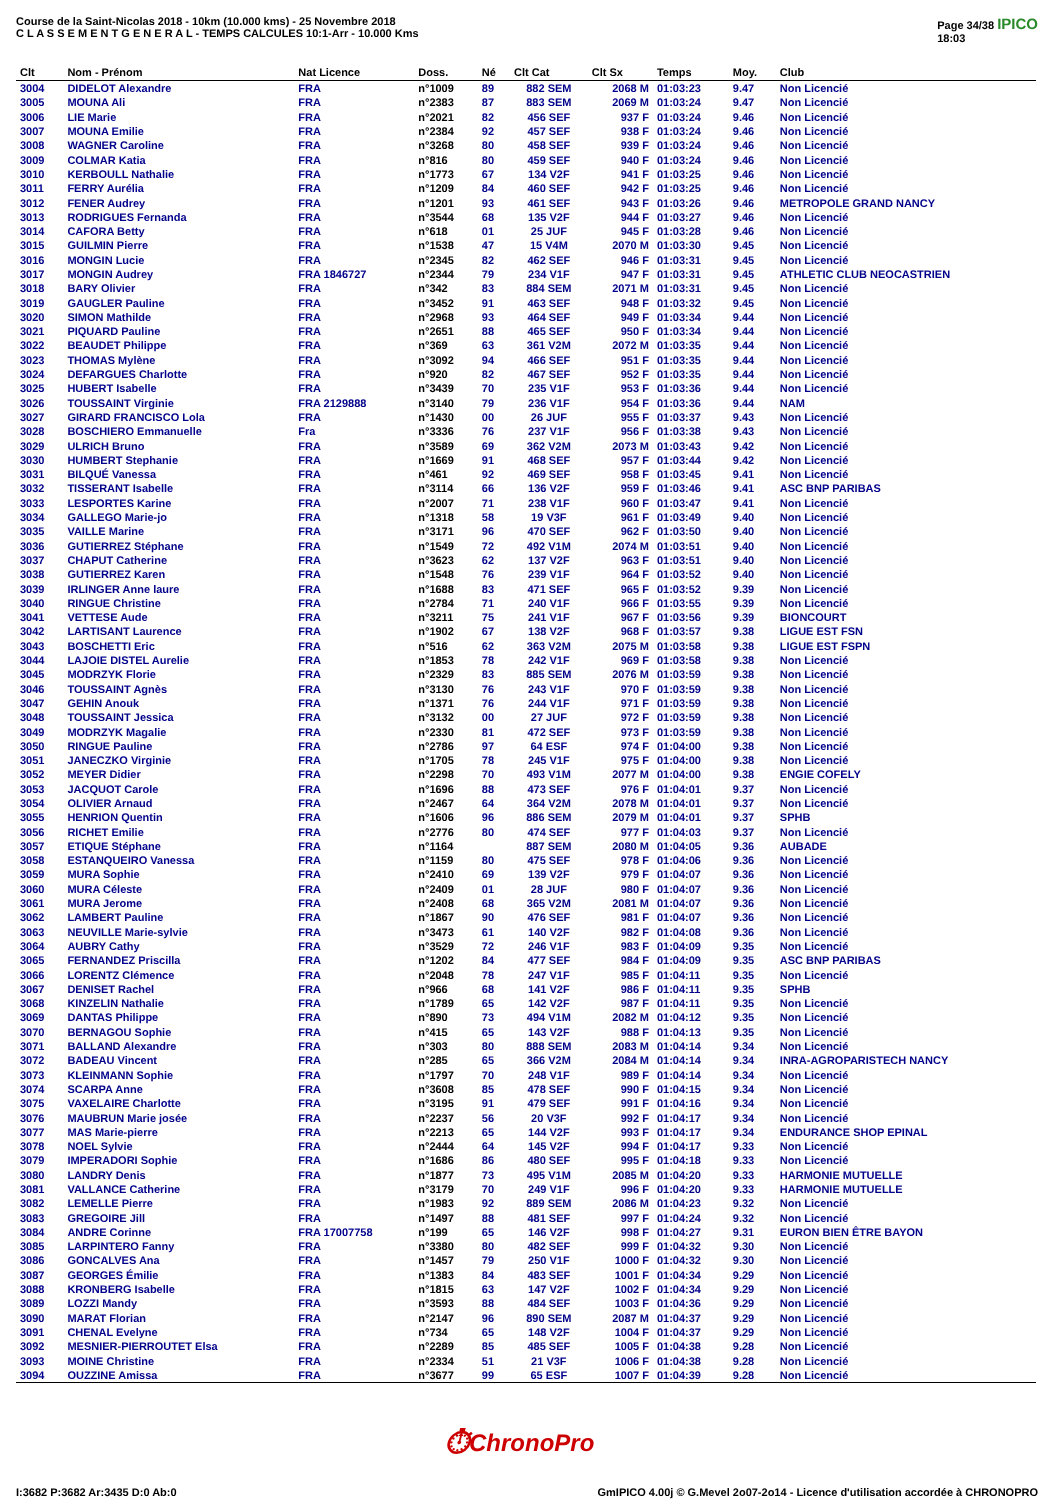Course de la Saint-Nicolas 2018 - 10km (10.000 kms) - 25 Novembre 2018
C L A S S E M E N T G E N E R A L - TEMPS CALCULES 10:1-Arr - 10.000 Kms
Page 34/38 IPICO
18:03
| Clt | Nom - Prénom | Nat Licence | Doss. | Né | Clt Cat | Clt Sx | Temps | Moy. | Club |
| --- | --- | --- | --- | --- | --- | --- | --- | --- | --- |
| 3004 | DIDELOT Alexandre | FRA | n°1009 | 89 | 882 SEM | 2068 M | 01:03:23 | 9.47 | Non Licencié |
| 3005 | MOUNA Ali | FRA | n°2383 | 87 | 883 SEM | 2069 M | 01:03:24 | 9.47 | Non Licencié |
| 3006 | LIE Marie | FRA | n°2021 | 82 | 456 SEF | 937 F | 01:03:24 | 9.46 | Non Licencié |
| 3007 | MOUNA Emilie | FRA | n°2384 | 92 | 457 SEF | 938 F | 01:03:24 | 9.46 | Non Licencié |
| 3008 | WAGNER Caroline | FRA | n°3268 | 80 | 458 SEF | 939 F | 01:03:24 | 9.46 | Non Licencié |
| 3009 | COLMAR Katia | FRA | n°816 | 80 | 459 SEF | 940 F | 01:03:24 | 9.46 | Non Licencié |
| 3010 | KERBOULL Nathalie | FRA | n°1773 | 67 | 134 V2F | 941 F | 01:03:25 | 9.46 | Non Licencié |
| 3011 | FERRY Aurélia | FRA | n°1209 | 84 | 460 SEF | 942 F | 01:03:25 | 9.46 | Non Licencié |
| 3012 | FENER Audrey | FRA | n°1201 | 93 | 461 SEF | 943 F | 01:03:26 | 9.46 | METROPOLE GRAND NANCY |
| 3013 | RODRIGUES Fernanda | FRA | n°3544 | 68 | 135 V2F | 944 F | 01:03:27 | 9.46 | Non Licencié |
| 3014 | CAFORA Betty | FRA | n°618 | 01 | 25 JUF | 945 F | 01:03:28 | 9.46 | Non Licencié |
| 3015 | GUILMIN Pierre | FRA | n°1538 | 47 | 15 V4M | 2070 M | 01:03:30 | 9.45 | Non Licencié |
| 3016 | MONGIN Lucie | FRA | n°2345 | 82 | 462 SEF | 946 F | 01:03:31 | 9.45 | Non Licencié |
| 3017 | MONGIN Audrey | FRA 1846727 | n°2344 | 79 | 234 V1F | 947 F | 01:03:31 | 9.45 | ATHLETIC CLUB NEOCASTRIEN |
| 3018 | BARY Olivier | FRA | n°342 | 83 | 884 SEM | 2071 M | 01:03:31 | 9.45 | Non Licencié |
| 3019 | GAUGLER Pauline | FRA | n°3452 | 91 | 463 SEF | 948 F | 01:03:32 | 9.45 | Non Licencié |
| 3020 | SIMON Mathilde | FRA | n°2968 | 93 | 464 SEF | 949 F | 01:03:34 | 9.44 | Non Licencié |
| 3021 | PIQUARD Pauline | FRA | n°2651 | 88 | 465 SEF | 950 F | 01:03:34 | 9.44 | Non Licencié |
| 3022 | BEAUDET Philippe | FRA | n°369 | 63 | 361 V2M | 2072 M | 01:03:35 | 9.44 | Non Licencié |
| 3023 | THOMAS Mylène | FRA | n°3092 | 94 | 466 SEF | 951 F | 01:03:35 | 9.44 | Non Licencié |
| 3024 | DEFARGUES Charlotte | FRA | n°920 | 82 | 467 SEF | 952 F | 01:03:35 | 9.44 | Non Licencié |
| 3025 | HUBERT Isabelle | FRA | n°3439 | 70 | 235 V1F | 953 F | 01:03:36 | 9.44 | Non Licencié |
| 3026 | TOUSSAINT Virginie | FRA 2129888 | n°3140 | 79 | 236 V1F | 954 F | 01:03:36 | 9.44 | NAM |
| 3027 | GIRARD FRANCISCO Lola | FRA | n°1430 | 00 | 26 JUF | 955 F | 01:03:37 | 9.43 | Non Licencié |
| 3028 | BOSCHIERO Emmanuelle | Fra | n°3336 | 76 | 237 V1F | 956 F | 01:03:38 | 9.43 | Non Licencié |
| 3029 | ULRICH Bruno | FRA | n°3589 | 69 | 362 V2M | 2073 M | 01:03:43 | 9.42 | Non Licencié |
| 3030 | HUMBERT Stephanie | FRA | n°1669 | 91 | 468 SEF | 957 F | 01:03:44 | 9.42 | Non Licencié |
| 3031 | BILQUÉ Vanessa | FRA | n°461 | 92 | 469 SEF | 958 F | 01:03:45 | 9.41 | Non Licencié |
| 3032 | TISSERANT Isabelle | FRA | n°3114 | 66 | 136 V2F | 959 F | 01:03:46 | 9.41 | ASC BNP PARIBAS |
| 3033 | LESPORTES Karine | FRA | n°2007 | 71 | 238 V1F | 960 F | 01:03:47 | 9.41 | Non Licencié |
| 3034 | GALLEGO Marie-jo | FRA | n°1318 | 58 | 19 V3F | 961 F | 01:03:49 | 9.40 | Non Licencié |
| 3035 | VAILLE Marine | FRA | n°3171 | 96 | 470 SEF | 962 F | 01:03:50 | 9.40 | Non Licencié |
| 3036 | GUTIERREZ Stéphane | FRA | n°1549 | 72 | 492 V1M | 2074 M | 01:03:51 | 9.40 | Non Licencié |
| 3037 | CHAPUT Catherine | FRA | n°3623 | 62 | 137 V2F | 963 F | 01:03:51 | 9.40 | Non Licencié |
| 3038 | GUTIERREZ Karen | FRA | n°1548 | 76 | 239 V1F | 964 F | 01:03:52 | 9.40 | Non Licencié |
| 3039 | IRLINGER Anne laure | FRA | n°1688 | 83 | 471 SEF | 965 F | 01:03:52 | 9.39 | Non Licencié |
| 3040 | RINGUE Christine | FRA | n°2784 | 71 | 240 V1F | 966 F | 01:03:55 | 9.39 | Non Licencié |
| 3041 | VETTESE Aude | FRA | n°3211 | 75 | 241 V1F | 967 F | 01:03:56 | 9.39 | BIONCOURT |
| 3042 | LARTISANT Laurence | FRA | n°1902 | 67 | 138 V2F | 968 F | 01:03:57 | 9.38 | LIGUE EST FSN |
| 3043 | BOSCHETTI Eric | FRA | n°516 | 62 | 363 V2M | 2075 M | 01:03:58 | 9.38 | LIGUE EST FSPN |
| 3044 | LAJOIE DISTEL Aurelie | FRA | n°1853 | 78 | 242 V1F | 969 F | 01:03:58 | 9.38 | Non Licencié |
| 3045 | MODRZYK Florie | FRA | n°2329 | 83 | 885 SEM | 2076 M | 01:03:59 | 9.38 | Non Licencié |
| 3046 | TOUSSAINT Agnès | FRA | n°3130 | 76 | 243 V1F | 970 F | 01:03:59 | 9.38 | Non Licencié |
| 3047 | GEHIN Anouk | FRA | n°1371 | 76 | 244 V1F | 971 F | 01:03:59 | 9.38 | Non Licencié |
| 3048 | TOUSSAINT Jessica | FRA | n°3132 | 00 | 27 JUF | 972 F | 01:03:59 | 9.38 | Non Licencié |
| 3049 | MODRZYK Magalie | FRA | n°2330 | 81 | 472 SEF | 973 F | 01:03:59 | 9.38 | Non Licencié |
| 3050 | RINGUE Pauline | FRA | n°2786 | 97 | 64 ESF | 974 F | 01:04:00 | 9.38 | Non Licencié |
| 3051 | JANECZKO Virginie | FRA | n°1705 | 78 | 245 V1F | 975 F | 01:04:00 | 9.38 | Non Licencié |
| 3052 | MEYER Didier | FRA | n°2298 | 70 | 493 V1M | 2077 M | 01:04:00 | 9.38 | ENGIE COFELY |
| 3053 | JACQUOT Carole | FRA | n°1696 | 88 | 473 SEF | 976 F | 01:04:01 | 9.37 | Non Licencié |
| 3054 | OLIVIER Arnaud | FRA | n°2467 | 64 | 364 V2M | 2078 M | 01:04:01 | 9.37 | Non Licencié |
| 3055 | HENRION Quentin | FRA | n°1606 | 96 | 886 SEM | 2079 M | 01:04:01 | 9.37 | SPHB |
| 3056 | RICHET Emilie | FRA | n°2776 | 80 | 474 SEF | 977 F | 01:04:03 | 9.37 | Non Licencié |
| 3057 | ETIQUE Stéphane | FRA | n°1164 | | 887 SEM | 2080 M | 01:04:05 | 9.36 | AUBADE |
| 3058 | ESTANQUEIRO Vanessa | FRA | n°1159 | 80 | 475 SEF | 978 F | 01:04:06 | 9.36 | Non Licencié |
| 3059 | MURA Sophie | FRA | n°2410 | 69 | 139 V2F | 979 F | 01:04:07 | 9.36 | Non Licencié |
| 3060 | MURA Céleste | FRA | n°2409 | 01 | 28 JUF | 980 F | 01:04:07 | 9.36 | Non Licencié |
| 3061 | MURA Jerome | FRA | n°2408 | 68 | 365 V2M | 2081 M | 01:04:07 | 9.36 | Non Licencié |
| 3062 | LAMBERT Pauline | FRA | n°1867 | 90 | 476 SEF | 981 F | 01:04:07 | 9.36 | Non Licencié |
| 3063 | NEUVILLE Marie-sylvie | FRA | n°3473 | 61 | 140 V2F | 982 F | 01:04:08 | 9.36 | Non Licencié |
| 3064 | AUBRY Cathy | FRA | n°3529 | 72 | 246 V1F | 983 F | 01:04:09 | 9.35 | Non Licencié |
| 3065 | FERNANDEZ Priscilla | FRA | n°1202 | 84 | 477 SEF | 984 F | 01:04:09 | 9.35 | ASC BNP PARIBAS |
| 3066 | LORENTZ Clémence | FRA | n°2048 | 78 | 247 V1F | 985 F | 01:04:11 | 9.35 | Non Licencié |
| 3067 | DENISET Rachel | FRA | n°966 | 68 | 141 V2F | 986 F | 01:04:11 | 9.35 | SPHB |
| 3068 | KINZELIN Nathalie | FRA | n°1789 | 65 | 142 V2F | 987 F | 01:04:11 | 9.35 | Non Licencié |
| 3069 | DANTAS Philippe | FRA | n°890 | 73 | 494 V1M | 2082 M | 01:04:12 | 9.35 | Non Licencié |
| 3070 | BERNAGOU Sophie | FRA | n°415 | 65 | 143 V2F | 988 F | 01:04:13 | 9.35 | Non Licencié |
| 3071 | BALLAND Alexandre | FRA | n°303 | 80 | 888 SEM | 2083 M | 01:04:14 | 9.34 | Non Licencié |
| 3072 | BADEAU Vincent | FRA | n°285 | 65 | 366 V2M | 2084 M | 01:04:14 | 9.34 | INRA-AGROPARISTECH NANCY |
| 3073 | KLEINMANN Sophie | FRA | n°1797 | 70 | 248 V1F | 989 F | 01:04:14 | 9.34 | Non Licencié |
| 3074 | SCARPA Anne | FRA | n°3608 | 85 | 478 SEF | 990 F | 01:04:15 | 9.34 | Non Licencié |
| 3075 | VAXELAIRE Charlotte | FRA | n°3195 | 91 | 479 SEF | 991 F | 01:04:16 | 9.34 | Non Licencié |
| 3076 | MAUBRUN Marie josée | FRA | n°2237 | 56 | 20 V3F | 992 F | 01:04:17 | 9.34 | Non Licencié |
| 3077 | MAS Marie-pierre | FRA | n°2213 | 65 | 144 V2F | 993 F | 01:04:17 | 9.34 | ENDURANCE SHOP EPINAL |
| 3078 | NOEL Sylvie | FRA | n°2444 | 64 | 145 V2F | 994 F | 01:04:17 | 9.33 | Non Licencié |
| 3079 | IMPERADORI Sophie | FRA | n°1686 | 86 | 480 SEF | 995 F | 01:04:18 | 9.33 | Non Licencié |
| 3080 | LANDRY Denis | FRA | n°1877 | 73 | 495 V1M | 2085 M | 01:04:20 | 9.33 | HARMONIE MUTUELLE |
| 3081 | VALLANCE Catherine | FRA | n°3179 | 70 | 249 V1F | 996 F | 01:04:20 | 9.33 | HARMONIE MUTUELLE |
| 3082 | LEMELLE Pierre | FRA | n°1983 | 92 | 889 SEM | 2086 M | 01:04:23 | 9.32 | Non Licencié |
| 3083 | GREGOIRE Jill | FRA | n°1497 | 88 | 481 SEF | 997 F | 01:04:24 | 9.32 | Non Licencié |
| 3084 | ANDRE Corinne | FRA 17007758 | n°199 | 65 | 146 V2F | 998 F | 01:04:27 | 9.31 | EURON BIEN ÊTRE BAYON |
| 3085 | LARPINTERO Fanny | FRA | n°3380 | 80 | 482 SEF | 999 F | 01:04:32 | 9.30 | Non Licencié |
| 3086 | GONCALVES Ana | FRA | n°1457 | 79 | 250 V1F | 1000 F | 01:04:32 | 9.30 | Non Licencié |
| 3087 | GEORGES Émilie | FRA | n°1383 | 84 | 483 SEF | 1001 F | 01:04:34 | 9.29 | Non Licencié |
| 3088 | KRONBERG Isabelle | FRA | n°1815 | 63 | 147 V2F | 1002 F | 01:04:34 | 9.29 | Non Licencié |
| 3089 | LOZZI Mandy | FRA | n°3593 | 88 | 484 SEF | 1003 F | 01:04:36 | 9.29 | Non Licencié |
| 3090 | MARAT Florian | FRA | n°2147 | 96 | 890 SEM | 2087 M | 01:04:37 | 9.29 | Non Licencié |
| 3091 | CHENAL Evelyne | FRA | n°734 | 65 | 148 V2F | 1004 F | 01:04:37 | 9.29 | Non Licencié |
| 3092 | MESNIER-PIERROUTET Elsa | FRA | n°2289 | 85 | 485 SEF | 1005 F | 01:04:38 | 9.28 | Non Licencié |
| 3093 | MOINE Christine | FRA | n°2334 | 51 | 21 V3F | 1006 F | 01:04:38 | 9.28 | Non Licencié |
| 3094 | OUZZINE Amissa | FRA | n°3677 | 99 | 65 ESF | 1007 F | 01:04:39 | 9.28 | Non Licencié |
⏱ChronoPro
I:3682 P:3682 Ar:3435 D:0 Ab:0 GmIPICO 4.00j © G.Mevel 2o07-2o14 - Licence d'utilisation accordée à CHRONOPRO